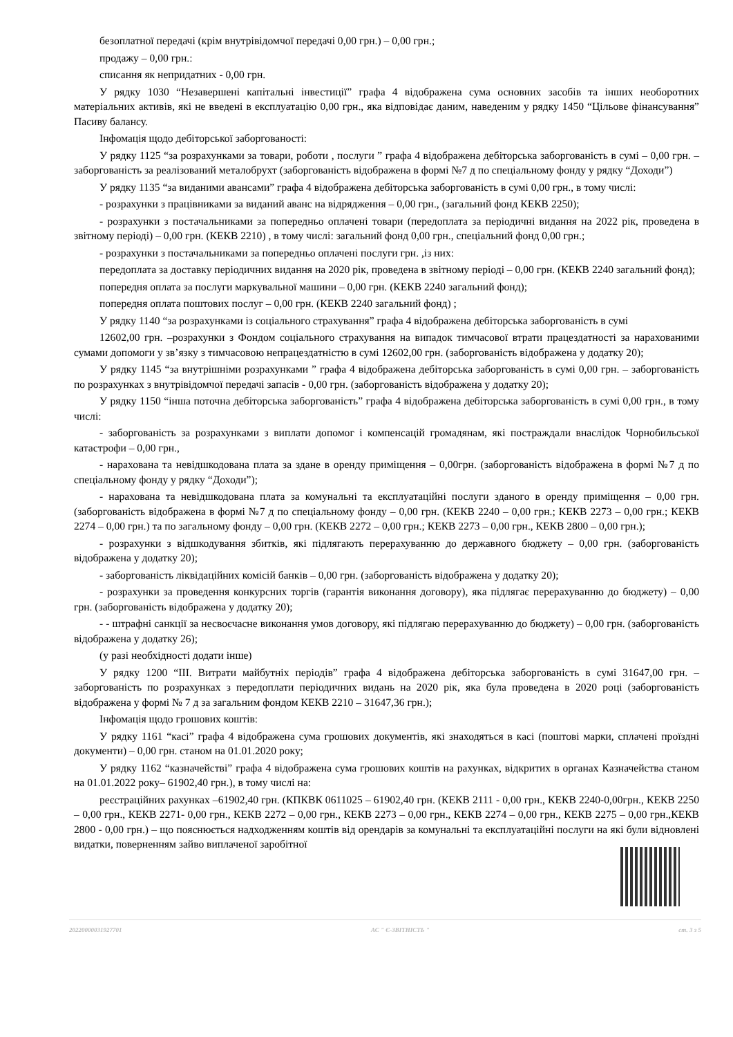безоплатної передачі (крім внутрівідомчої передачі 0,00 грн.) – 0,00 грн.;
продажу – 0,00 грн.:
списання як непридатних - 0,00 грн.
У рядку 1030 “Незавершені капітальні інвестиції” графа 4 відображена сума основних засобів та інших необоротних матеріальних активів, які не введені в експлуатацію 0,00 грн., яка відповідає даним, наведеним у рядку 1450 “Цільове фінансування” Пасиву балансу.
Інфомація щодо дебіторської заборгованості:
У рядку 1125 “за розрахунками за товари, роботи , послуги ” графа 4 відображена дебіторська заборгованість в сумі – 0,00 грн. –заборгованість за реалізований металобрухт (заборгованість відображена в формі №7 д по спеціальному фонду у рядку “Доходи”)
У рядку 1135 “за виданими авансами” графа 4 відображена дебіторська заборгованість в сумі 0,00 грн., в тому числі:
- розрахунки з працівниками за виданий аванс на відрядження – 0,00 грн., (загальний фонд КЕКВ 2250);
- розрахунки з постачальниками за попередньо оплачені товари (передоплата за періодичні видання на 2022 рік, проведена в звітному періоді) – 0,00 грн. (КЕКВ 2210) , в тому числі: загальний фонд 0,00 грн., спеціальний фонд 0,00 грн.;
- розрахунки з постачальниками за попередньо оплачені послуги грн. ,із них:
передоплата за доставку періодичних видання на 2020 рік, проведена в звітному періоді – 0,00 грн. (КЕКВ 2240 загальний фонд);
попередня оплата за послуги маркувальної машини – 0,00 грн. (КЕКВ 2240 загальний фонд);
попередня оплата поштових послуг – 0,00 грн. (КЕКВ 2240 загальний фонд) ;
У рядку 1140 “за розрахунками із соціального страхування” графа 4 відображена дебіторська заборгованість в сумі
12602,00 грн. –розрахунки з Фондом соціального страхування на випадок тимчасової втрати працездатності за нарахованими сумами допомоги у зв’язку з тимчасовою непрацездатністю в сумі 12602,00 грн. (заборгованість відображена у додатку 20);
У рядку 1145 “за внутрішніми розрахунками ” графа 4 відображена дебіторська заборгованість в сумі 0,00 грн. – заборгованість по розрахунках з внутрівідомчої передачі запасів - 0,00 грн. (заборгованість відображена у додатку 20);
У рядку 1150 “інша поточна дебіторська заборгованість” графа 4 відображена дебіторська заборгованість в сумі 0,00 грн., в тому числі:
- заборгованість за розрахунками з виплати допомог і компенсацій громадянам, які постраждали внаслідок Чорнобильської катастрофи – 0,00 грн.,
- нарахована та невідшкодована плата за здане в оренду приміщення – 0,00грн. (заборгованість відображена в формі №7 д по спеціальному фонду у рядку “Доходи”);
- нарахована та невідшкодована плата за комунальні та експлуатаційні послуги зданого в оренду приміщення – 0,00 грн. (заборгованість відображена в формі №7 д по спеціальному фонду – 0,00 грн. (КЕКВ 2240 – 0,00 грн.; КЕКВ 2273 – 0,00 грн.; КЕКВ 2274 – 0,00 грн.) та по загальному фонду – 0,00 грн. (КЕКВ 2272 – 0,00 грн.; КЕКВ 2273 – 0,00 грн., КЕКВ 2800 – 0,00 грн.);
- розрахунки з відшкодування збитків, які підлягають перерахуванню до державного бюджету – 0,00 грн. (заборгованість відображена у додатку 20);
- заборгованість ліквідаційних комісій банків – 0,00 грн. (заборгованість відображена у додатку 20);
- розрахунки за проведення конкурсних торгів (гарантія виконання договору), яка підлягає перерахуванню до бюджету) – 0,00 грн. (заборгованість відображена у додатку 20);
- - штрафні санкції за несвоєчасне виконання умов договору, які підлягаю перерахуванню до бюджету) – 0,00 грн. (заборгованість відображена у додатку 26);
(у разі необхідності додати інше)
У рядку 1200 “ІІІ. Витрати майбутніх періодів” графа 4 відображена дебіторська заборгованість в сумі 31647,00 грн. – заборгованість по розрахунках з передоплати періодичних видань на 2020 рік, яка була проведена в 2020 році (заборгованість відображена у формі № 7 д за загальним фондом КЕКВ 2210 – 31647,36 грн.);
Інфомація щодо грошових коштів:
У рядку 1161 “касі” графа 4 відображена сума грошових документів, які знаходяться в касі (поштові марки, сплачені проїздні документи) – 0,00 грн. станом на 01.01.2020 року;
У рядку 1162 “казначействі” графа 4 відображена сума грошових коштів на рахунках, відкритих в органах Казначейства станом на 01.01.2022 року– 61902,40 грн.), в тому числі на:
реєстраційних рахунках –61902,40 грн. (КПКВК 0611025 – 61902,40 грн. (КЕКВ 2111 - 0,00 грн., КЕКВ 2240-0,00грн., КЕКВ 2250 – 0,00 грн., КЕКВ 2271- 0,00 грн., КЕКВ 2272 – 0,00 грн., КЕКВ 2273 – 0,00 грн., КЕКВ 2274 – 0,00 грн., КЕКВ 2275 – 0,00 грн.,КЕКВ 2800 - 0,00 грн.) – що пояснюється надходженням коштів від орендарів за комунальні та експлуатаційні послуги на які були відновлені видатки, поверненням зайво виплаченої заробітної
20220000031927701 АС " Є-ЗВІТНІСТЬ " ст. 3 з 5